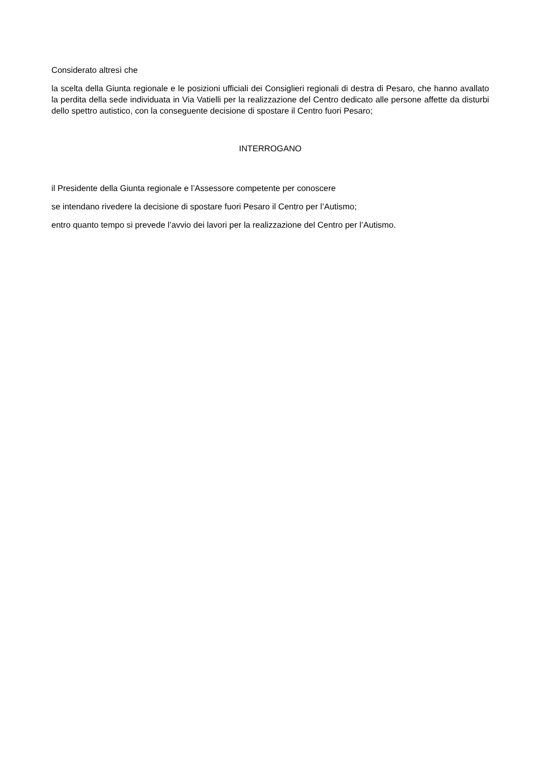Considerato altresì che
la scelta della Giunta regionale e le posizioni ufficiali dei Consiglieri regionali di destra di Pesaro, che hanno avallato la perdita della sede individuata in Via Vatielli per la realizzazione del Centro dedicato alle persone affette da disturbi dello spettro autistico, con la conseguente decisione di spostare il Centro fuori Pesaro;
INTERROGANO
il Presidente della Giunta regionale e l’Assessore competente per conoscere
se intendano rivedere la decisione di spostare fuori Pesaro il Centro per l’Autismo;
entro quanto tempo si prevede l’avvio dei lavori per la realizzazione del Centro per l’Autismo.